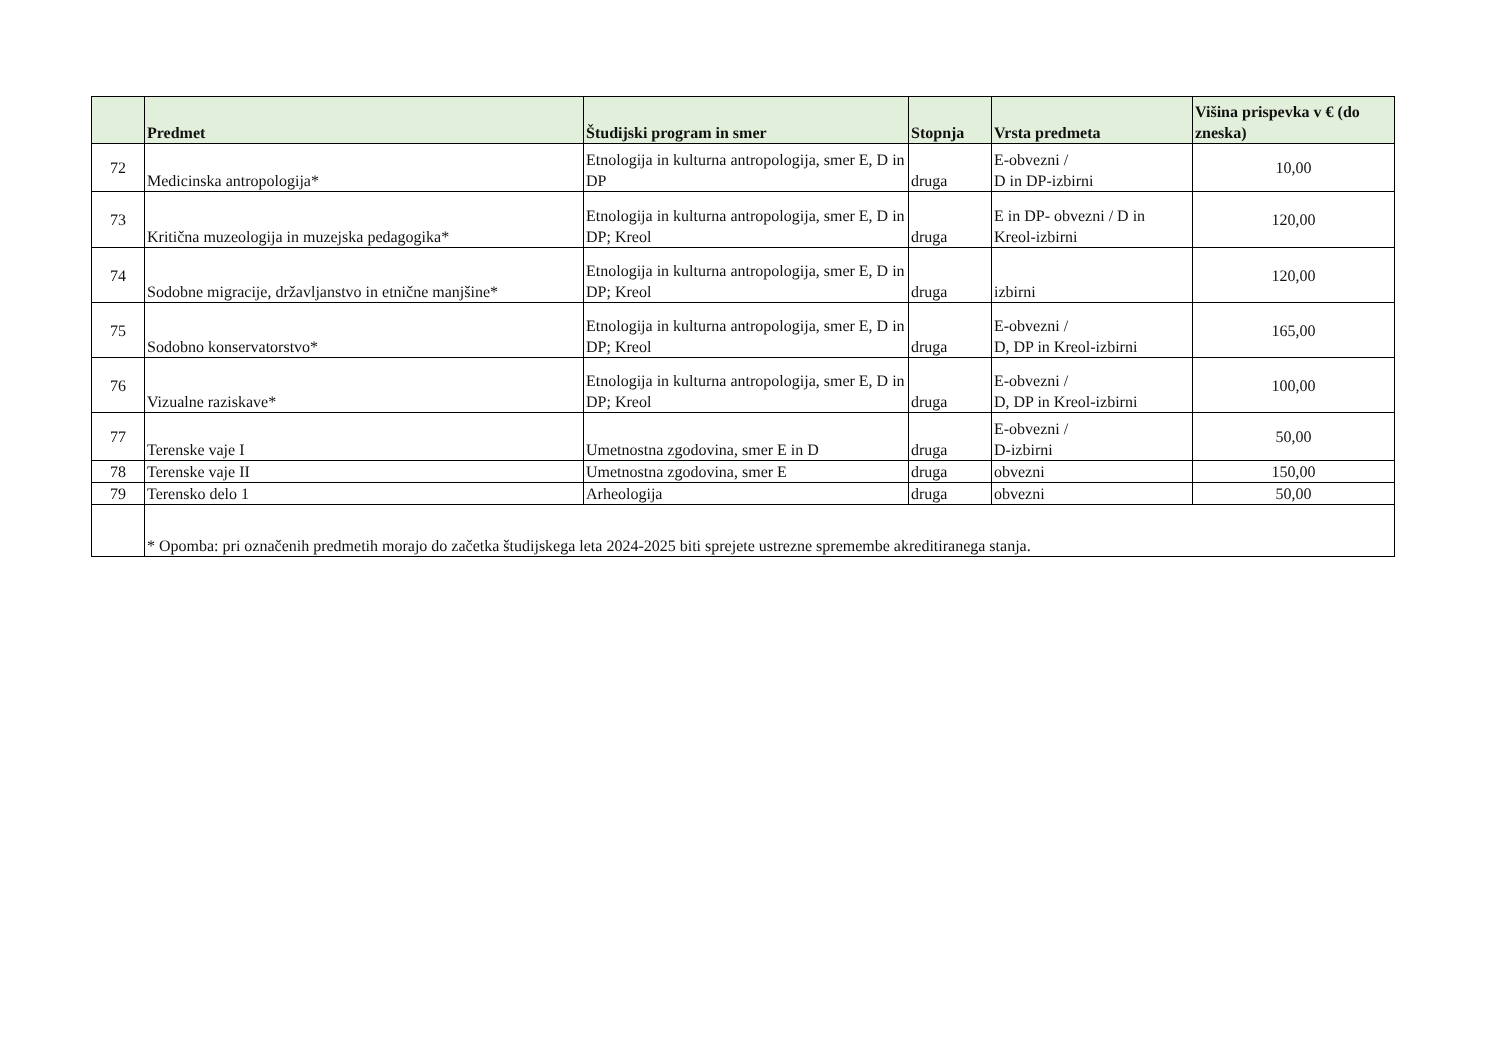| | Predmet | Študijski program in smer | Stopnja | Vrsta predmeta | Višina prispevka v € (do zneska) |
| --- | --- | --- | --- | --- | --- |
| 72 | Medicinska antropologija* | Etnologija in kulturna antropologija, smer E, D in DP | druga | E-obvezni / D in DP-izbirni | 10,00 |
| 73 | Kritična muzeologija in muzejska pedagogika* | Etnologija in kulturna antropologija, smer E, D in DP; Kreol | druga | E in DP- obvezni / D in Kreol-izbirni | 120,00 |
| 74 | Sodobne migracije, državljanstvo in etnične manjšine* | Etnologija in kulturna antropologija, smer E, D in DP; Kreol | druga | izbirni | 120,00 |
| 75 | Sodobno konservatorstvo* | Etnologija in kulturna antropologija, smer E, D in DP; Kreol | druga | E-obvezni / D, DP in Kreol-izbirni | 165,00 |
| 76 | Vizualne raziskave* | Etnologija in kulturna antropologija, smer E, D in DP; Kreol | druga | E-obvezni / D, DP in Kreol-izbirni | 100,00 |
| 77 | Terenske vaje I | Umetnostna zgodovina, smer E in D | druga | E-obvezni / D-izbirni | 50,00 |
| 78 | Terenske vaje II | Umetnostna zgodovina, smer E | druga | obvezni | 150,00 |
| 79 | Terensko delo 1 | Arheologija | druga | obvezni | 50,00 |
| | * Opomba: pri označenih predmetih morajo do začetka študijskega leta 2024-2025 biti sprejete ustrezne spremembe akreditiranega stanja. | | | | |